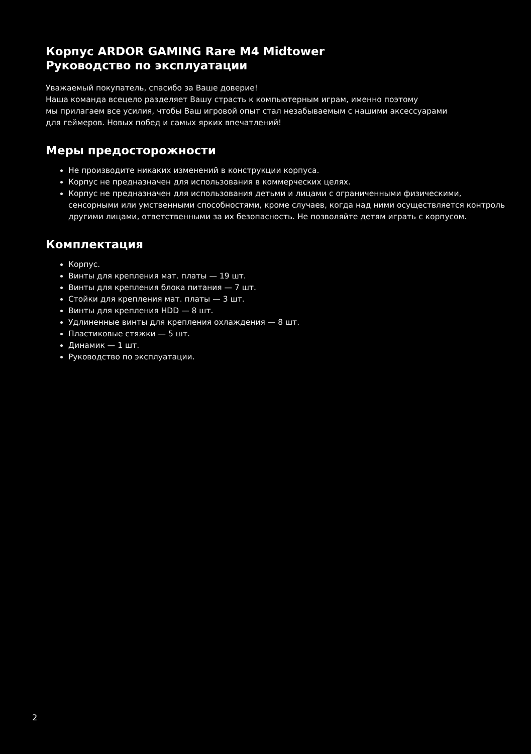Корпус ARDOR GAMING Rare M4 Midtower
Руководство по эксплуатации
Уважаемый покупатель, спасибо за Ваше доверие!
Наша команда всецело разделяет Вашу страсть к компьютерным играм, именно поэтому
мы прилагаем все усилия, чтобы Ваш игровой опыт стал незабываемым с нашими аксессуарами
для геймеров. Новых побед и самых ярких впечатлений!
Меры предосторожности
Не производите никаких изменений в конструкции корпуса.
Корпус не предназначен для использования в коммерческих целях.
Корпус не предназначен для использования детьми и лицами с ограниченными физическими, сенсорными или умственными способностями, кроме случаев, когда над ними осуществляется контроль другими лицами, ответственными за их безопасность. Не позволяйте детям играть с корпусом.
Комплектация
Корпус.
Винты для крепления мат. платы — 19 шт.
Винты для крепления блока питания — 7 шт.
Стойки для крепления мат. платы — 3 шт.
Винты для крепления HDD — 8 шт.
Удлиненные винты для крепления охлаждения — 8 шт.
Пластиковые стяжки — 5 шт.
Динамик — 1 шт.
Руководство по эксплуатации.
2